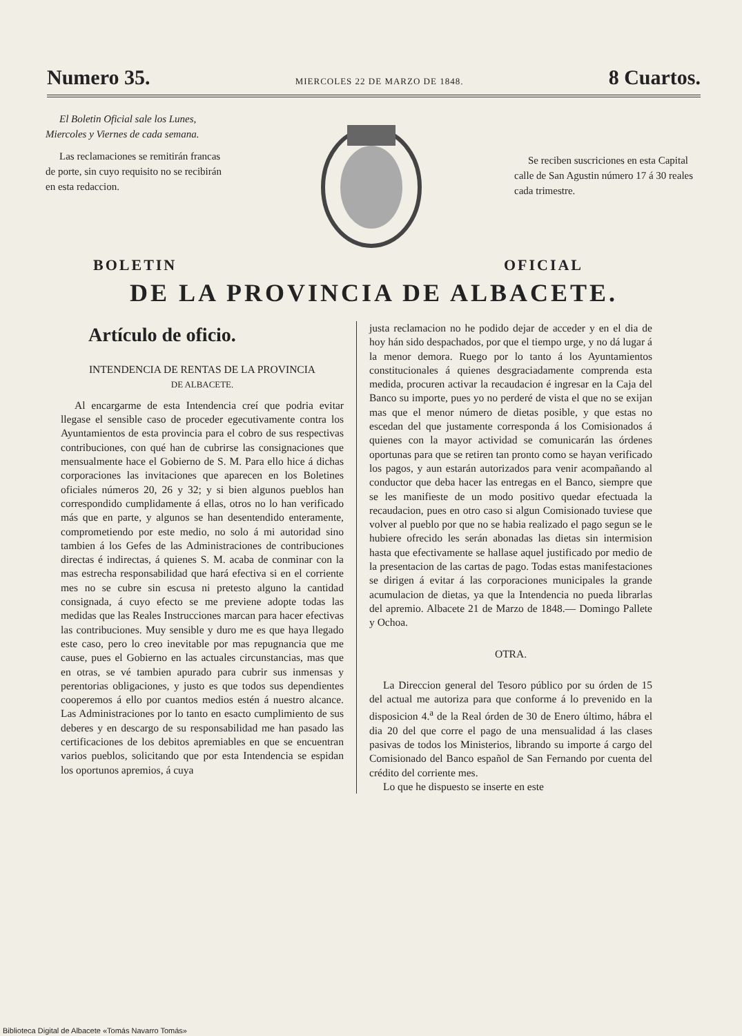Numero 35. MIERCOLES 22 DE MARZO DE 1848. 8 Cuartos.
El Boletin Oficial sale los Lunes, Miercoles y Viernes de cada semana.
Las reclamaciones se remitirán francas de porte, sin cuyo requisito no se recibirán en esta redaccion.
Se reciben suscriciones en esta Capital calle de San Agustin número 17 á 30 reales cada trimestre.
BOLETIN OFICIAL
DE LA PROVINCIA DE ALBACETE.
Artículo de oficio.
INTENDENCIA DE RENTAS DE LA PROVINCIA
DE ALBACETE.
Al encargarme de esta Intendencia creí que podria evitar llegase el sensible caso de proceder egecutivamente contra los Ayuntamientos de esta provincia para el cobro de sus respectivas contribuciones, con qué han de cubrirse las consignaciones que mensualmente hace el Gobierno de S. M. Para ello hice á dichas corporaciones las invitaciones que aparecen en los Boletines oficiales números 20, 26 y 32; y si bien algunos pueblos han correspondido cumplidamente á ellas, otros no lo han verificado más que en parte, y algunos se han desentendido enteramente, comprometiendo por este medio, no solo á mi autoridad sino tambien á los Gefes de las Administraciones de contribuciones directas é indirectas, á quienes S. M. acaba de conminar con la mas estrecha responsabilidad que hará efectiva si en el corriente mes no se cubre sin escusa ni pretesto alguno la cantidad consignada, á cuyo efecto se me previene adopte todas las medidas que las Reales Instrucciones marcan para hacer efectivas las contribuciones. Muy sensible y duro me es que haya llegado este caso, pero lo creo inevitable por mas repugnancia que me cause, pues el Gobierno en las actuales circunstancias, mas que en otras, se vé tambien apurado para cubrir sus inmensas y perentorias obligaciones, y justo es que todos sus dependientes cooperemos á ello por cuantos medios estén á nuestro alcance. Las Administraciones por lo tanto en esacto cumplimiento de sus deberes y en descargo de su responsabilidad me han pasado las certificaciones de los debitos apremiables en que se encuentran varios pueblos, solicitando que por esta Intendencia se espidan los oportunos apremios, á cuya
justa reclamacion no he podido dejar de acceder y en el dia de hoy hán sido despachados, por que el tiempo urge, y no dá lugar á la menor demora. Ruego por lo tanto á los Ayuntamientos constitucionales á quienes desgraciadamente comprenda esta medida, procuren activar la recaudacion é ingresar en la Caja del Banco su importe, pues yo no perderé de vista el que no se exijan mas que el menor número de dietas posible, y que estas no escedan del que justamente corresponda á los Comisionados á quienes con la mayor actividad se comunicarán las órdenes oportunas para que se retiren tan pronto como se hayan verificado los pagos, y aun estarán autorizados para venir acompañando al conductor que deba hacer las entregas en el Banco, siempre que se les manifieste de un modo positivo quedar efectuada la recaudacion, pues en otro caso si algun Comisionado tuviese que volver al pueblo por que no se habia realizado el pago segun se le hubiere ofrecido les serán abonadas las dietas sin intermision hasta que efectivamente se hallase aquel justificado por medio de la presentacion de las cartas de pago. Todas estas manifestaciones se dirigen á evitar á las corporaciones municipales la grande acumulacion de dietas, ya que la Intendencia no pueda librarlas del apremio. Albacete 21 de Marzo de 1848.— Domingo Pallete y Ochoa.
OTRA.
La Direccion general del Tesoro público por su órden de 15 del actual me autoriza para que conforme á lo prevenido en la disposicion 4.<sup>a</sup> de la Real órden de 30 de Enero último, hábra el dia 20 del que corre el pago de una mensualidad á las clases pasivas de todos los Ministerios, librando su importe á cargo del Comisionado del Banco español de San Fernando por cuenta del crédito del corriente mes.
Lo que he dispuesto se inserte en este
Biblioteca Digital de Albacete «Tomás Navarro Tomás»